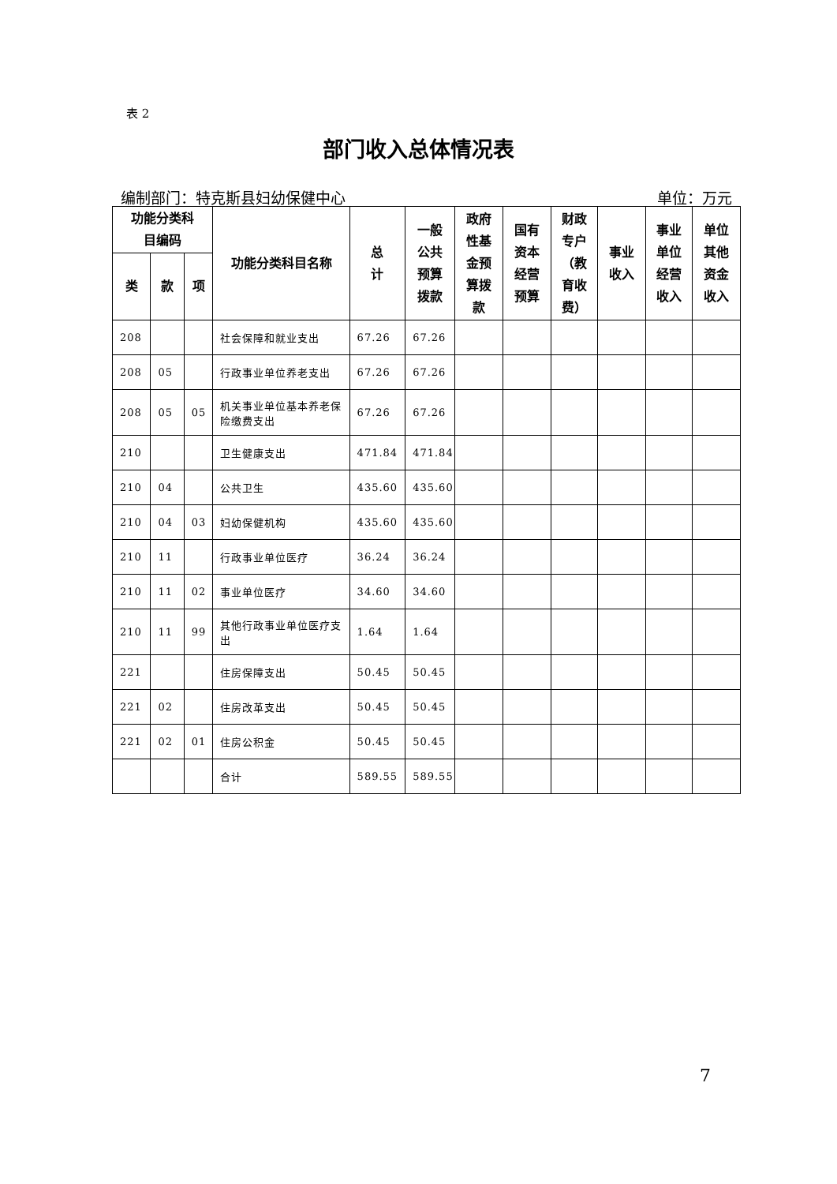表 2
部门收入总体情况表
编制部门：特克斯县妇幼保健中心 单位：万元
| 功能分类科 目编码 | | | 功能分类科目名称 | 总 计 | 一般 公共 预算 拨款 | 政府 性基 金预 算拨 款 | 国有 资本 经营 预算 | 财政 专户 （教 育收 费） | 事业 收入 | 事业 单位 经营 收入 | 单位 其他 资金 收入 |
| --- | --- | --- | --- | --- | --- | --- | --- | --- | --- | --- | --- |
| 类 | 款 | 项 | | | | | | | | | |
| 208 | | | 社会保障和就业支出 | 67.26 | 67.26 | | | | | | |
| 208 | 05 | | 行政事业单位养老支出 | 67.26 | 67.26 | | | | | | |
| 208 | 05 | 05 | 机关事业单位基本养老保险缴费支出 | 67.26 | 67.26 | | | | | | |
| 210 | | | 卫生健康支出 | 471.84 | 471.84 | | | | | | |
| 210 | 04 | | 公共卫生 | 435.60 | 435.60 | | | | | | |
| 210 | 04 | 03 | 妇幼保健机构 | 435.60 | 435.60 | | | | | | |
| 210 | 11 | | 行政事业单位医疗 | 36.24 | 36.24 | | | | | | |
| 210 | 11 | 02 | 事业单位医疗 | 34.60 | 34.60 | | | | | | |
| 210 | 11 | 99 | 其他行政事业单位医疗支出 | 1.64 | 1.64 | | | | | | |
| 221 | | | 住房保障支出 | 50.45 | 50.45 | | | | | | |
| 221 | 02 | | 住房改革支出 | 50.45 | 50.45 | | | | | | |
| 221 | 02 | 01 | 住房公积金 | 50.45 | 50.45 | | | | | | |
| | | | 合计 | 589.55 | 589.55 | | | | | | |
7